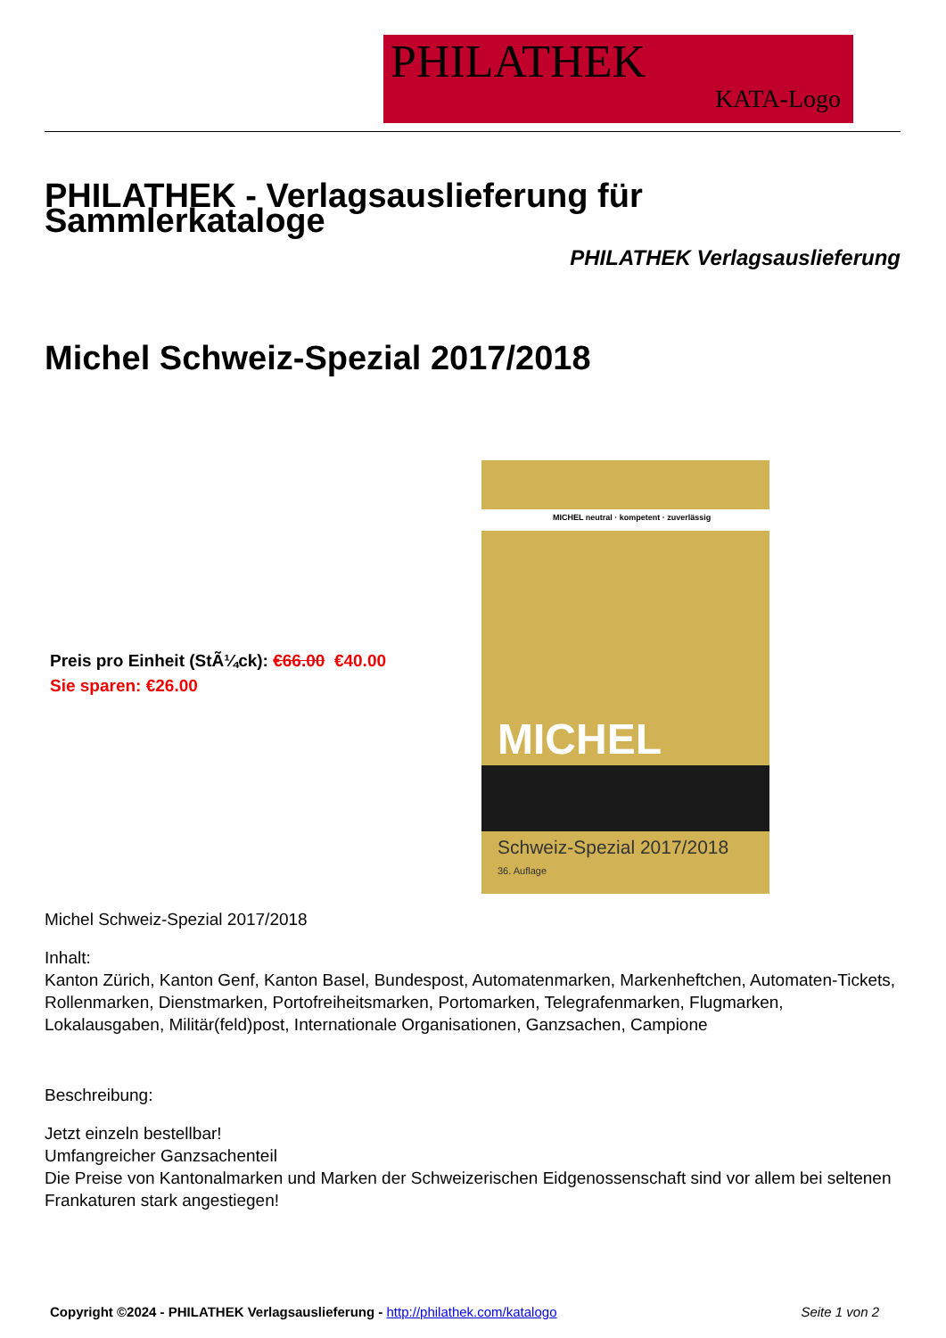PHILATHEK
KATA-Logo
PHILATHEK - Verlagsauslieferung für Sammlerkataloge
PHILATHEK Verlagsauslieferung
Michel Schweiz-Spezial 2017/2018
Preis pro Einheit (StÃ¼ck): €66.00 €40.00
Sie sparen: €26.00
MICHEL neutral · kompetent · zuverlässig
MICHEL
Schweiz-Spezial 2017/2018
36. Auflage
Michel Schweiz-Spezial 2017/2018
Inhalt:
Kanton Zürich, Kanton Genf, Kanton Basel, Bundespost, Automatenmarken, Markenheftchen, Automaten-Tickets, Rollenmarken, Dienstmarken, Portofreiheitsmarken, Portomarken, Telegrafenmarken, Flugmarken, Lokalausgaben, Militär(feld)post, Internationale Organisationen, Ganzsachen, Campione
Beschreibung:
Jetzt einzeln bestellbar!
Umfangreicher Ganzsachenteil
Die Preise von Kantonalmarken und Marken der Schweizerischen Eidgenossenschaft sind vor allem bei seltenen Frankaturen stark angestiegen!
Copyright ©2024 - PHILATHEK Verlagsauslieferung - http://philathek.com/katalogo Seite 1 von 2